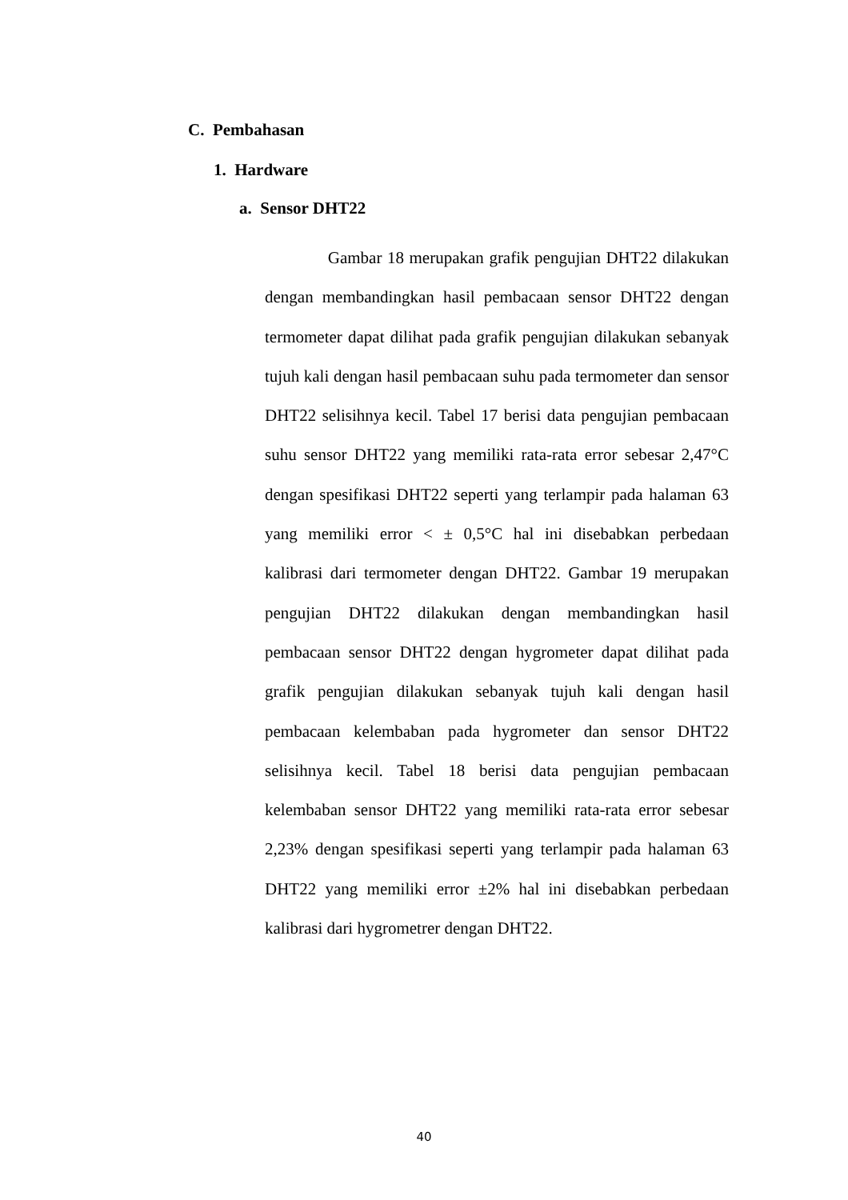C. Pembahasan
1. Hardware
a. Sensor DHT22
Gambar 18 merupakan grafik pengujian DHT22 dilakukan dengan membandingkan hasil pembacaan sensor DHT22 dengan termometer dapat dilihat pada grafik pengujian dilakukan sebanyak tujuh kali dengan hasil pembacaan suhu pada termometer dan sensor DHT22 selisihnya kecil. Tabel 17 berisi data pengujian pembacaan suhu sensor DHT22 yang memiliki rata-rata error sebesar 2,47°C dengan spesifikasi DHT22 seperti yang terlampir pada halaman 63 yang memiliki error < ± 0,5°C hal ini disebabkan perbedaan kalibrasi dari termometer dengan DHT22. Gambar 19 merupakan pengujian DHT22 dilakukan dengan membandingkan hasil pembacaan sensor DHT22 dengan hygrometer dapat dilihat pada grafik pengujian dilakukan sebanyak tujuh kali dengan hasil pembacaan kelembaban pada hygrometer dan sensor DHT22 selisihnya kecil. Tabel 18 berisi data pengujian pembacaan kelembaban sensor DHT22 yang memiliki rata-rata error sebesar 2,23% dengan spesifikasi seperti yang terlampir pada halaman 63 DHT22 yang memiliki error ±2% hal ini disebabkan perbedaan kalibrasi dari hygrometrer dengan DHT22.
40